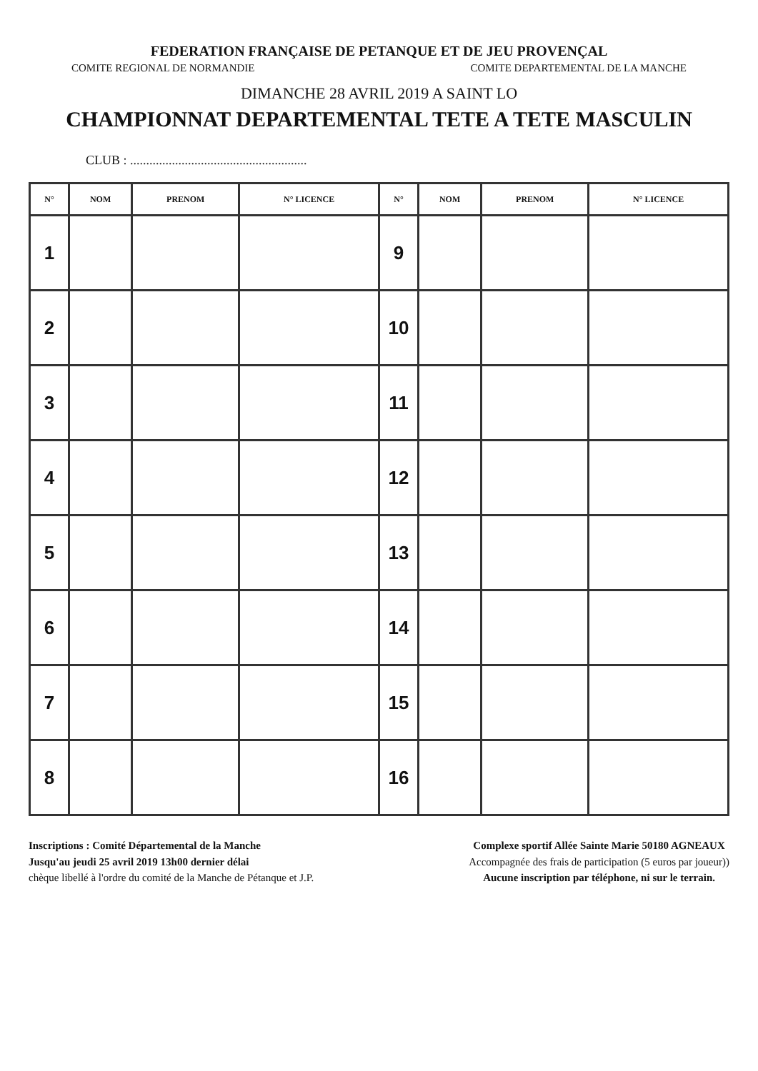FEDERATION FRANÇAISE DE PETANQUE ET DE JEU PROVENÇAL
COMITE REGIONAL DE NORMANDIE COMITE DEPARTEMENTAL DE LA MANCHE
DIMANCHE 28 AVRIL 2019 A SAINT LO
CHAMPIONNAT DEPARTEMENTAL TETE A TETE MASCULIN
CLUB : .......................................................
| N° | NOM | PRENOM | N° LICENCE | N° | NOM | PRENOM | N° LICENCE |
| --- | --- | --- | --- | --- | --- | --- | --- |
| 1 | | | | 9 | | | |
| 2 | | | | 10 | | | |
| 3 | | | | 11 | | | |
| 4 | | | | 12 | | | |
| 5 | | | | 13 | | | |
| 6 | | | | 14 | | | |
| 7 | | | | 15 | | | |
| 8 | | | | 16 | | | |
Inscriptions : Comité Départemental de la Manche
Jusqu'au jeudi 25 avril 2019 13h00 dernier délai
chèque libellé à l'ordre du comité de la Manche de Pétanque et J.P.
Complexe sportif Allée Sainte Marie 50180 AGNEAUX
Accompagnée des frais de participation (5 euros par joueur))
Aucune inscription par téléphone, ni sur le terrain.